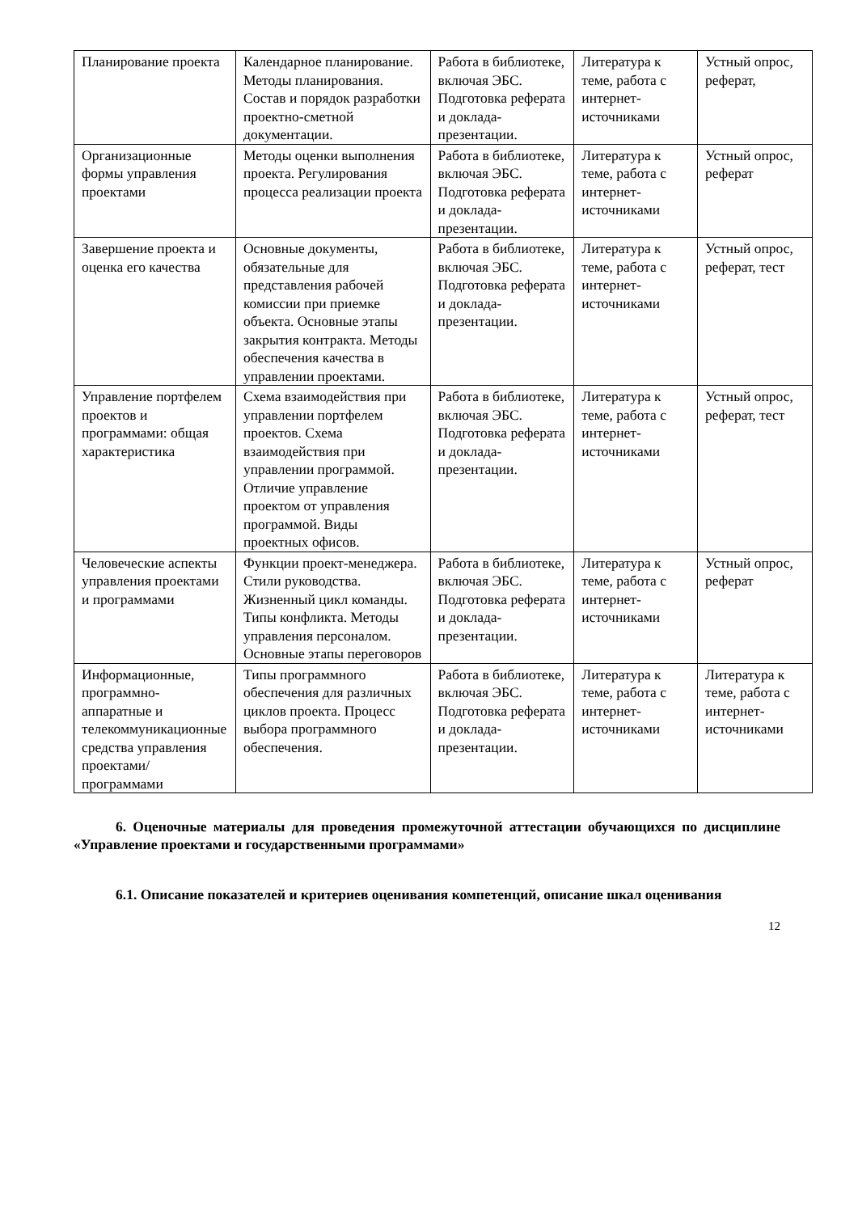| Планирование проекта | Календарное планирование. Методы планирования. Состав и порядок разработки проектно-сметной документации. | Работа в библиотеке, включая ЭБС. Подготовка реферата и доклада-презентации. | Литература к теме, работа с интернет-источниками | Устный опрос, реферат, |
| Организационные формы управления проектами | Методы оценки выполнения проекта. Регулирования процесса реализации проекта | Работа в библиотеке, включая ЭБС. Подготовка реферата и доклада-презентации. | Литература к теме, работа с интернет-источниками | Устный опрос, реферат |
| Завершение проекта и оценка его качества | Основные документы, обязательные для представления рабочей комиссии при приемке объекта. Основные этапы закрытия контракта. Методы обеспечения качества в управлении проектами. | Работа в библиотеке, включая ЭБС. Подготовка реферата и доклада-презентации. | Литература к теме, работа с интернет-источниками | Устный опрос, реферат, тест |
| Управление портфелем проектов и программами: общая характеристика | Схема взаимодействия при управлении портфелем проектов. Схема взаимодействия при управлении программой. Отличие управление проектом от управления программой. Виды проектных офисов. | Работа в библиотеке, включая ЭБС. Подготовка реферата и доклада-презентации. | Литература к теме, работа с интернет-источниками | Устный опрос, реферат, тест |
| Человеческие аспекты управления проектами и программами | Функции проект-менеджера. Стили руководства. Жизненный цикл команды. Типы конфликта. Методы управления персоналом. Основные этапы переговоров | Работа в библиотеке, включая ЭБС. Подготовка реферата и доклада-презентации. | Литература к теме, работа с интернет-источниками | Устный опрос, реферат |
| Информационные, программно-аппаратные и телекоммуникационные средства управления проектами/ программами | Типы программного обеспечения для различных циклов проекта. Процесс выбора программного обеспечения. | Работа в библиотеке, включая ЭБС. Подготовка реферата и доклада-презентации. | Литература к теме, работа с интернет-источниками | Литература к теме, работа с интернет-источниками |
6. Оценочные материалы для проведения промежуточной аттестации обучающихся по дисциплине «Управление проектами и государственными программами»
6.1. Описание показателей и критериев оценивания компетенций, описание шкал оценивания
12